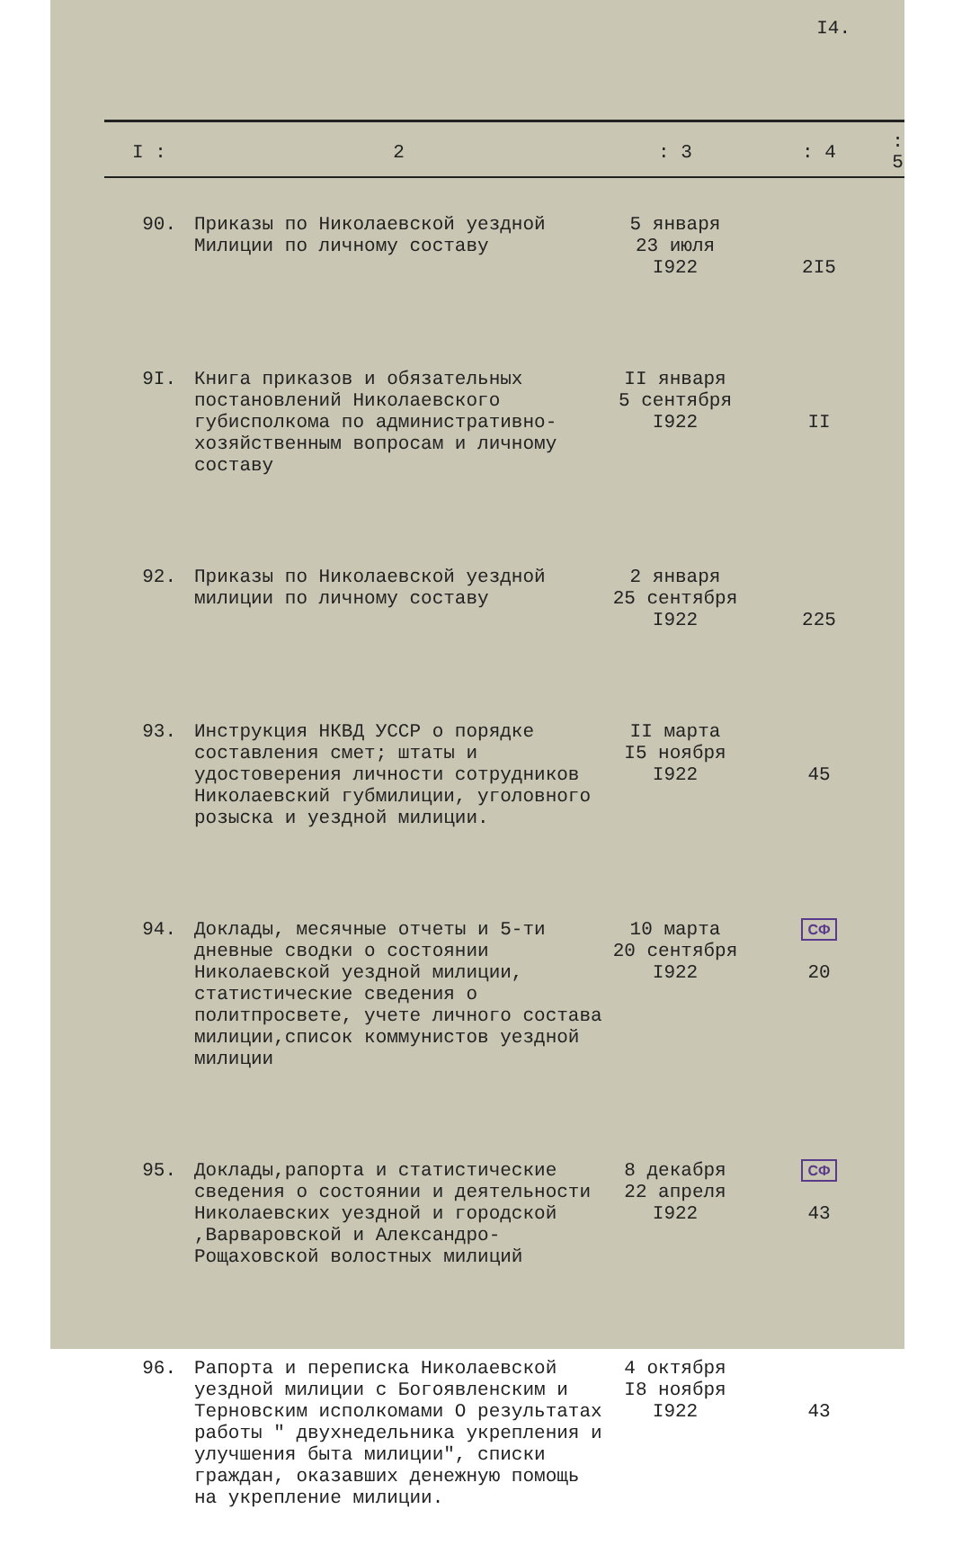I4.
| I : | 2 | : 3 | : 4 | : 5 |
| --- | --- | --- | --- | --- |
| 90. | Приказы по Николаевской уездной Милиции по личному составу | 5 января 23 июля I922 | 2I5 | |
| 9I. | Книга приказов и обязательных постановлений Николаевского губисполкома по административно-хозяйственным вопросам и личному составу | II января 5 сентября I922 | II | |
| 92. | Приказы по Николаевской уездной милиции по личному составу | 2 января 25 сентября I922 | 225 | |
| 93. | Инструкция НКВД УССР о порядке составления смет; штаты и удостоверения личности сотрудников Николаевский губмилиции, уголовного розыска и уездной милиции. | II марта I5 ноября I922 | 45 | |
| 94. | Доклады, месячные отчеты и 5-ти дневные сводки о состоянии Николаевской уездной милиции, статистические сведения о политпросвете, учете личного состава милиции,список коммунистов уездной милиции | 10 марта 20 сентября I922 | СФ 20 | |
| 95. | Доклады,рапорта и статистические сведения о состоянии и деятельности Николаевских уездной и городской ,Варваровской и Александро-Рощаховской волостных милиций | 8 декабря 22 апреля I922 | СФ 43 | |
| 96. | Рапорта и переписка Николаевской уездной милиции с Богоявленским и Терновским исполкомами О результатах работы " двухнедельника укрепления и улучшения быта милиции", списки граждан, оказавших денежную помощь на укрепление милиции. | 4 октября I8 ноября I922 | 43 | |